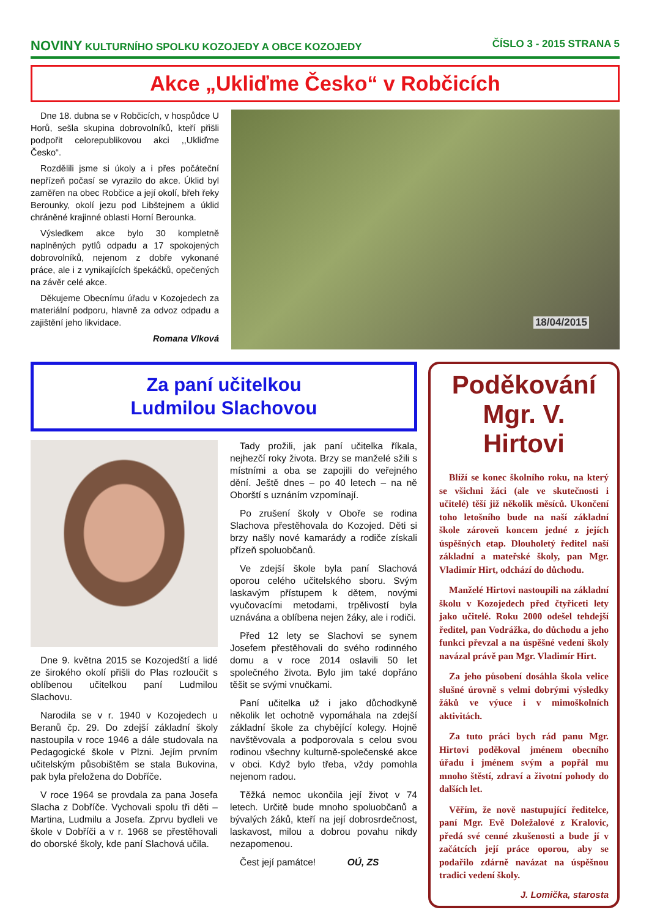NOVINY KULTURNÍHO SPOLKU KOZOJEDY A OBCE KOZOJEDY
ČÍSLO 3 - 2015 STRANA 5
Akce „Ukliďme Česko“ v Robčicích
Dne 18. dubna se v Robčicích, v hospůdce U Horů, sešla skupina dobrovolníků, kteří přišli podpořit celorepublikovou akci ,,Ukliďme Česko“.
Rozdělili jsme si úkoly a i přes počáteční nepřízeň počasí se vyrazilo do akce. Úklid byl zaměřen na obec Robčice a její okolí, břeh řeky Berounky, okolí jezu pod Libštejnem a úklid chráněné krajinné oblasti Horní Berounka.
Výsledkem akce bylo 30 kompletně naplněných pytlů odpadu a 17 spokojených dobrovolníků, nejenom z dobře vykonané práce, ale i z vynikajících špekáčků, opečených na závěr celé akce.
Děkujeme Obecnímu úřadu v Kozojedech za materiální podporu, hlavně za odvoz odpadu a zajištění jeho likvidace.
Romana Vlková
18/04/2015
Za paní učitelkou
Ludmilou Slachovou
Dne 9. května 2015 se Kozojedští a lidé ze širokého okolí přišli do Plas rozloučit s oblíbenou učitelkou paní Ludmilou Slachovu.
Narodila se v r. 1940 v Kozojedech u Beranů čp. 29. Do zdejší základní školy nastoupila v roce 1946 a dále studovala na Pedagogické škole v Plzni. Jejím prvním učitelským působištěm se stala Bukovina, pak byla přeložena do Dobříče.
V roce 1964 se provdala za pana Josefa Slacha z Dobříče. Vychovali spolu tři děti – Martina, Ludmilu a Josefa. Zprvu bydleli ve škole v Dobříči a v r. 1968 se přestěhovali do oborské školy, kde paní Slachová učila.
Tady prožili, jak paní učitelka říkala, nejhezčí roky života. Brzy se manželé sžili s místními a oba se zapojili do veřejného dění. Ještě dnes – po 40 letech – na ně Oborští s uznáním vzpomínají.
Po zrušení školy v Oboře se rodina Slachova přestěhovala do Kozojed. Děti si brzy našly nové kamarády a rodiče získali přízeň spoluobčanů.
Ve zdejší škole byla paní Slachová oporou celého učitelského sboru. Svým laskavým přístupem k dětem, novými vyučovacími metodami, trpělivostí byla uznávána a oblíbena nejen žáky, ale i rodiči.
Před 12 lety se Slachovi se synem Josefem přestěhovali do svého rodinného domu a v roce 2014 oslavili 50 let společného života. Bylo jim také dopřáno těšit se svými vnučkami.
Paní učitelka už i jako důchodkyně několik let ochotně vypomáhala na zdejší základní škole za chybějící kolegy. Hojně navštěvovala a podporovala s celou svou rodinou všechny kulturně-společenské akce v obci. Když bylo třeba, vždy pomohla nejenom radou.
Těžká nemoc ukončila její život v 74 letech. Určitě bude mnoho spoluobčanů a bývalých žáků, kteří na její dobrosrdečnost, laskavost, milou a dobrou povahu nikdy nezapomenou.
Čest její památce! OÚ, ZS
Poděkování
Mgr. V. Hirtovi
Blíží se konec školního roku, na který se všichni žáci (ale ve skutečnosti i učitelé) těší již několik měsíců. Ukončení toho letošního bude na naší základní škole zároveň koncem jedné z jejích úspěšných etap. Dlouholetý ředitel naší základní a mateřské školy, pan Mgr. Vladimír Hirt, odchází do důchodu.
Manželé Hirtovi nastoupili na základní školu v Kozojedech před čtyřiceti lety jako učitelé. Roku 2000 odešel tehdejší ředitel, pan Vodrážka, do důchodu a jeho funkci převzal a na úspěšné vedení školy navázal právě pan Mgr. Vladimír Hirt.
Za jeho působení dosáhla škola velice slušné úrovně s velmi dobrými výsledky žáků ve výuce i v mimoškolních aktivitách.
Za tuto práci bych rád panu Mgr. Hirtovi poděkoval jménem obecního úřadu i jménem svým a popřál mu mnoho štěstí, zdraví a životní pohody do dalších let.
Věřím, že nově nastupující ředitelce, paní Mgr. Evě Doležalové z Kralovic, předá své cenné zkušenosti a bude jí v začátcích její práce oporou, aby se podařilo zdárně navázat na úspěšnou tradici vedení školy.
J. Lomička, starosta